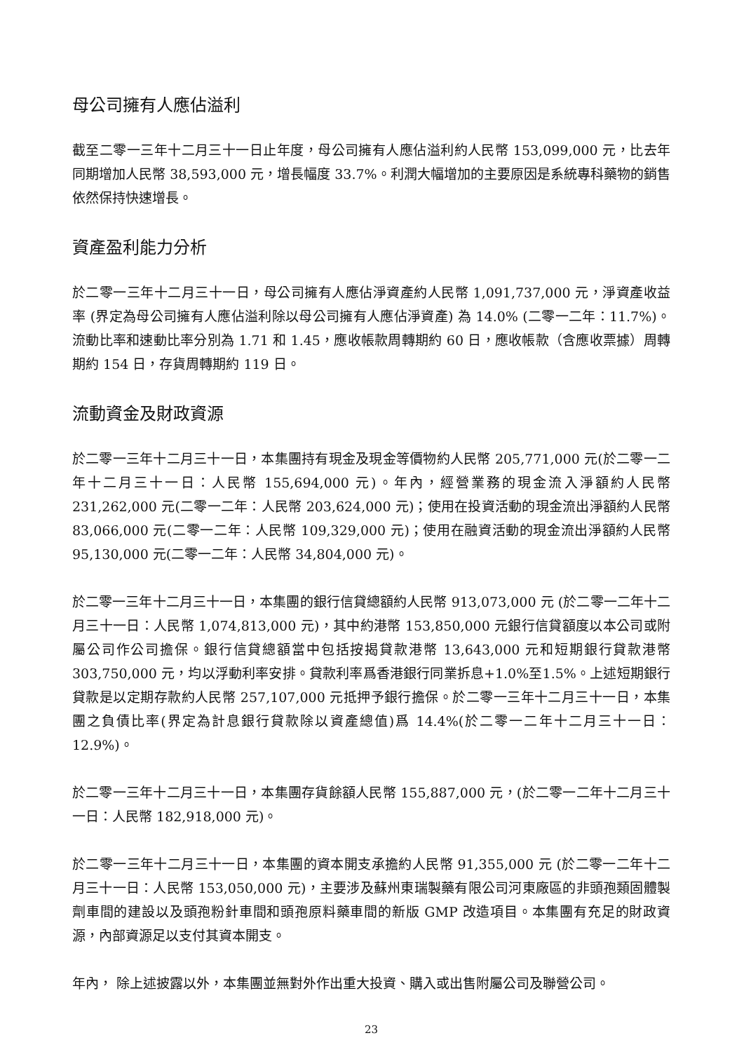母公司擁有人應佔溢利
截至二零一三年十二月三十一日止年度，母公司擁有人應佔溢利約人民幣 153,099,000 元，比去年同期增加人民幣 38,593,000 元，增長幅度 33.7%。利潤大幅增加的主要原因是系統專科藥物的銷售依然保持快速增長。
資產盈利能力分析
於二零一三年十二月三十一日，母公司擁有人應佔淨資產約人民幣 1,091,737,000 元，淨資產收益率 (界定為母公司擁有人應佔溢利除以母公司擁有人應佔淨資產) 為 14.0% (二零一二年：11.7%)。流動比率和速動比率分別為 1.71 和 1.45，應收帳款周轉期約 60 日，應收帳款（含應收票據）周轉期約 154 日，存貨周轉期約 119 日。
流動資金及財政資源
於二零一三年十二月三十一日，本集團持有現金及現金等價物約人民幣 205,771,000 元(於二零一二年十二月三十一日：人民幣 155,694,000 元)。年內，經營業務的現金流入淨額約人民幣 231,262,000 元(二零一二年：人民幣 203,624,000 元)；使用在投資活動的現金流出淨額約人民幣 83,066,000 元(二零一二年：人民幣 109,329,000 元)；使用在融資活動的現金流出淨額約人民幣 95,130,000 元(二零一二年：人民幣 34,804,000 元)。
於二零一三年十二月三十一日，本集團的銀行信貸總額約人民幣 913,073,000 元 (於二零一二年十二月三十一日：人民幣 1,074,813,000 元)，其中約港幣 153,850,000 元銀行信貸額度以本公司或附屬公司作公司擔保。銀行信貸總額當中包括按揭貸款港幣 13,643,000 元和短期銀行貸款港幣 303,750,000 元，均以浮動利率安排。貸款利率爲香港銀行同業拆息+1.0%至1.5%。上述短期銀行貸款是以定期存款約人民幣 257,107,000 元抵押予銀行擔保。於二零一三年十二月三十一日，本集團之負債比率(界定為計息銀行貸款除以資產總值)爲 14.4%(於二零一二年十二月三十一日：12.9%)。
於二零一三年十二月三十一日，本集團存貨餘額人民幣 155,887,000 元，(於二零一二年十二月三十一日：人民幣 182,918,000 元)。
於二零一三年十二月三十一日，本集團的資本開支承擔約人民幣 91,355,000 元 (於二零一二年十二月三十一日：人民幣 153,050,000 元)，主要涉及蘇州東瑞製藥有限公司河東廠區的非頭孢類固體製劑車間的建設以及頭孢粉針車間和頭孢原料藥車間的新版 GMP 改造項目。本集團有充足的財政資源，內部資源足以支付其資本開支。
年內， 除上述披露以外，本集團並無對外作出重大投資、購入或出售附屬公司及聯營公司。
23